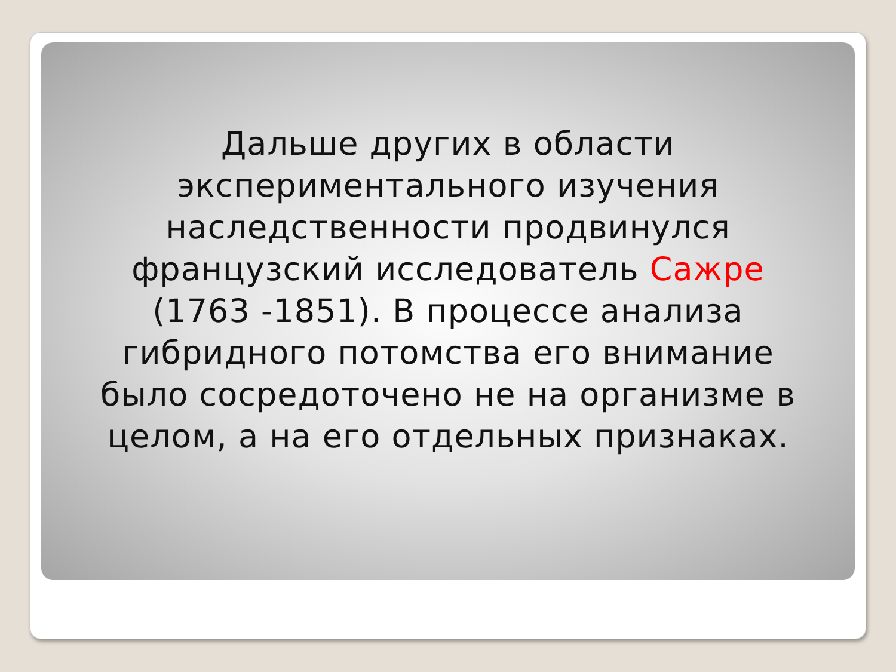Дальше других в области экспериментального изучения наследственности продвинулся французский исследователь Сажре (1763 -1851). В процессе анализа гибридного потомства его внимание было сосредоточено не на организме в целом, а на его отдельных признаках.